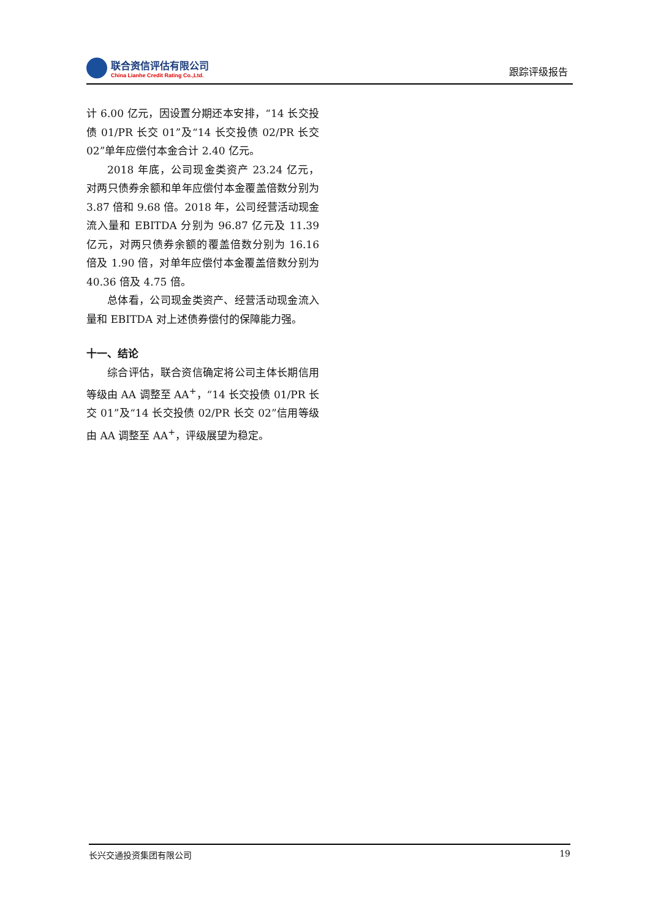联合资信评估有限公司
China Lianhe Credit Rating Co.,Ltd.
跟踪评级报告
计 6.00 亿元，因设置分期还本安排，“14 长交投债 01/PR 长交 01”及“14 长交投债 02/PR 长交 02”单年应偿付本金合计 2.40 亿元。
2018 年底，公司现金类资产 23.24 亿元，对两只债券余额和单年应偿付本金覆盖倍数分别为 3.87 倍和 9.68 倍。2018 年，公司经营活动现金流入量和 EBITDA 分别为 96.87 亿元及 11.39 亿元，对两只债券余额的覆盖倍数分别为 16.16 倍及 1.90 倍，对单年应偿付本金覆盖倍数分别为 40.36 倍及 4.75 倍。
总体看，公司现金类资产、经营活动现金流入量和 EBITDA 对上述债券偿付的保障能力强。
十一、结论
综合评估，联合资信确定将公司主体长期信用等级由 AA 调整至 AA<sup>+</sup>，“14 长交投债 01/PR 长交 01”及“14 长交投债 02/PR 长交 02”信用等级由 AA 调整至 AA<sup>+</sup>，评级展望为稳定。
长兴交通投资集团有限公司 19